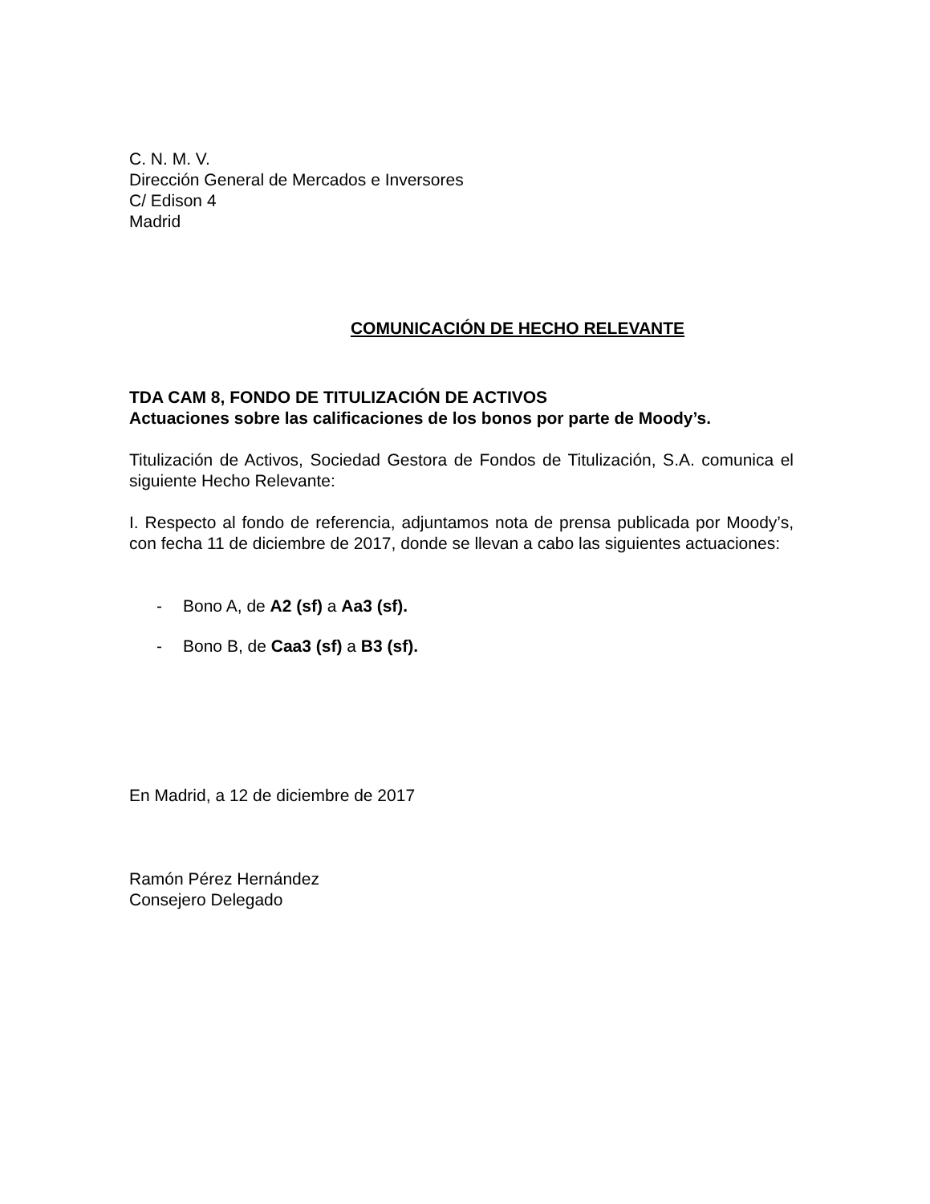C. N. M. V.
Dirección General de Mercados e Inversores
C/ Edison 4
Madrid
COMUNICACIÓN DE HECHO RELEVANTE
TDA CAM 8, FONDO DE TITULIZACIÓN DE ACTIVOS
Actuaciones sobre las calificaciones de los bonos por parte de Moody’s.
Titulización de Activos, Sociedad Gestora de Fondos de Titulización, S.A. comunica el siguiente Hecho Relevante:
I. Respecto al fondo de referencia, adjuntamos nota de prensa publicada por Moody’s, con fecha 11 de diciembre de 2017, donde se llevan a cabo las siguientes actuaciones:
- Bono A, de A2 (sf) a Aa3 (sf).
- Bono B, de Caa3 (sf) a B3 (sf).
En Madrid, a 12 de diciembre de 2017
Ramón Pérez Hernández
Consejero Delegado